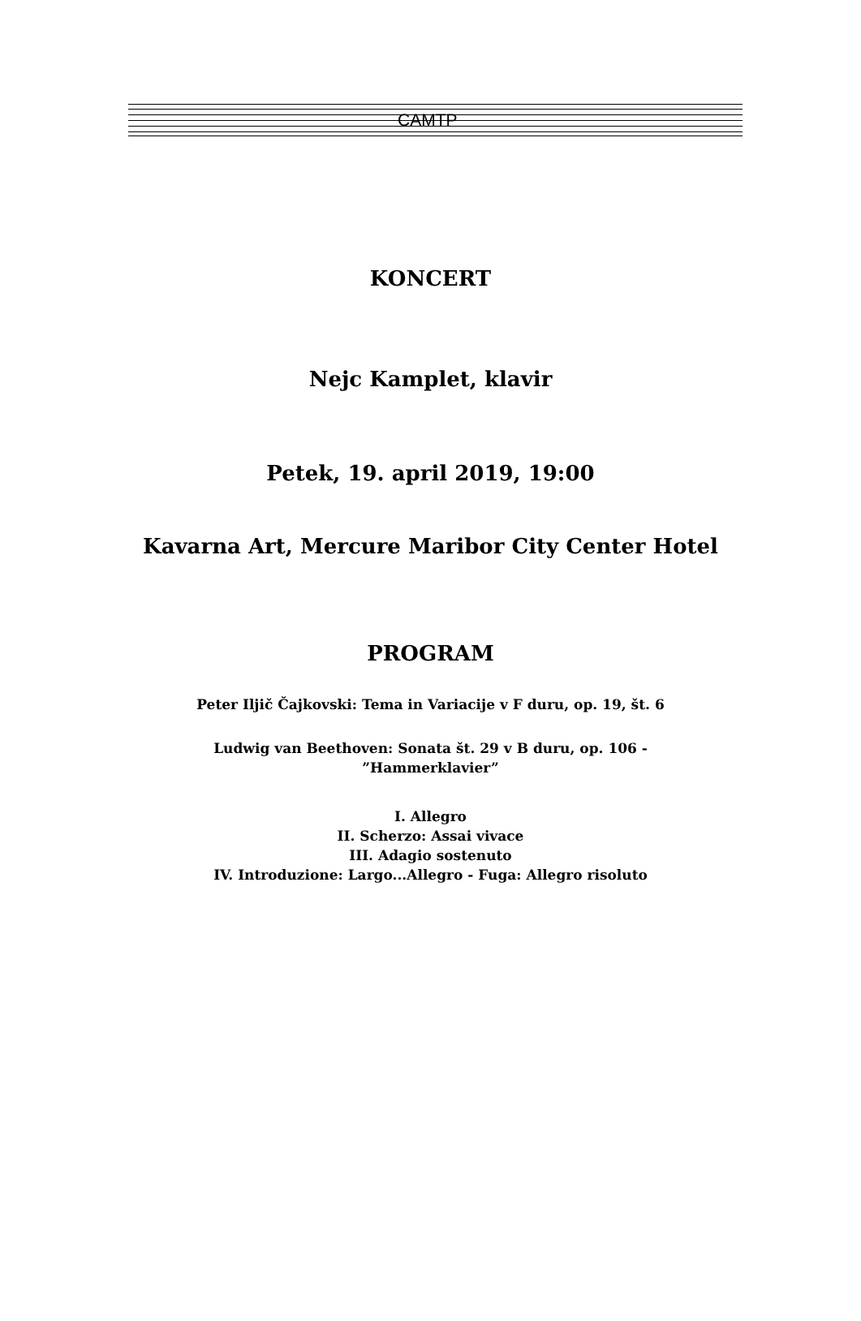CAMTP
KONCERT
Nejc Kamplet, klavir
Petek, 19. april 2019, 19:00
Kavarna Art, Mercure Maribor City Center Hotel
PROGRAM
Peter Iljič Čajkovski: Tema in Variacije v F duru, op. 19, št. 6
Ludwig van Beethoven: Sonata št. 29 v B duru, op. 106 -
”Hammerklavier”
I. Allegro
II. Scherzo: Assai vivace
III. Adagio sostenuto
IV. Introduzione: Largo...Allegro - Fuga: Allegro risoluto